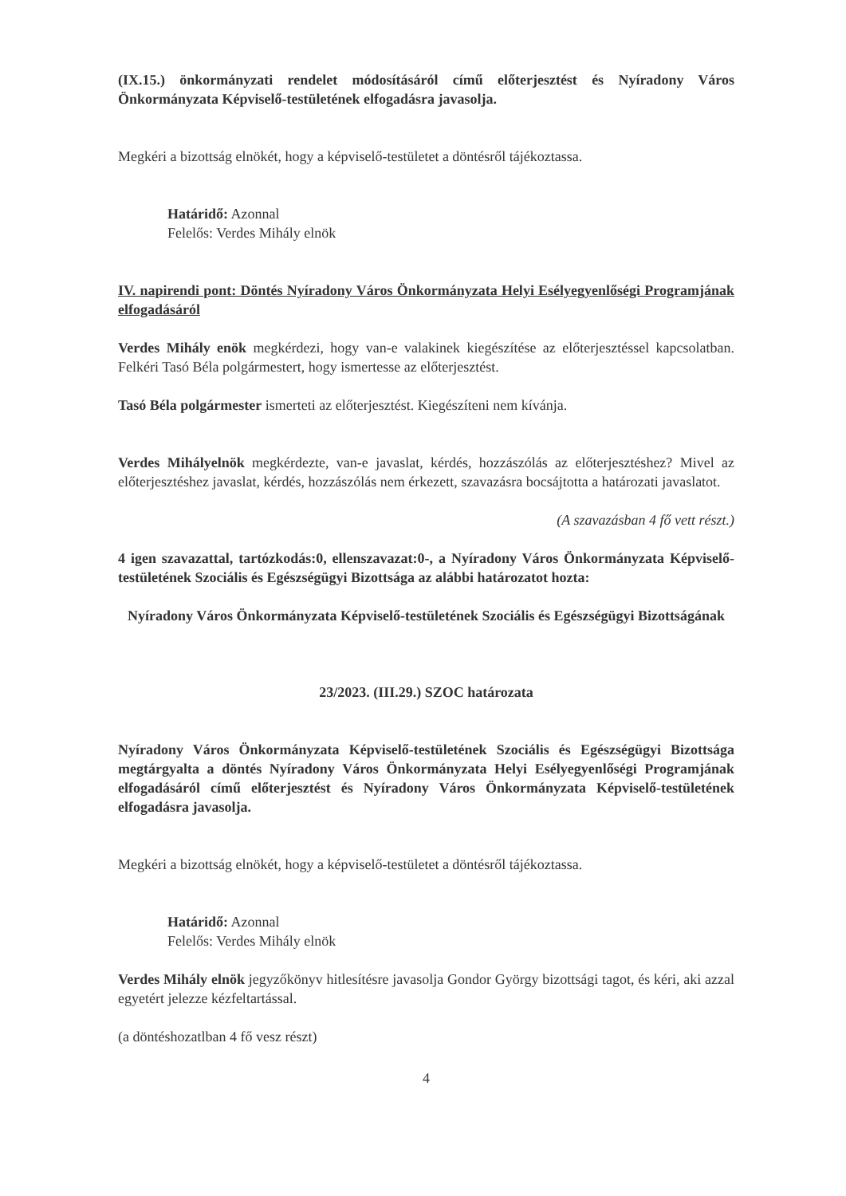(IX.15.) önkormányzati rendelet módosításáról című előterjesztést és Nyíradony Város Önkormányzata Képviselő-testületének elfogadásra javasolja.
Megkéri a bizottság elnökét, hogy a képviselő-testületet a döntésről tájékoztassa.
Határidő: Azonnal
Felelős: Verdes Mihály elnök
IV. napirendi pont: Döntés Nyíradony Város Önkormányzata Helyi Esélyegyenlőségi Programjának elfogadásáról
Verdes Mihály enök megkérdezi, hogy van-e valakinek kiegészítése az előterjesztéssel kapcsolatban. Felkéri Tasó Béla polgármestert, hogy ismertesse az előterjesztést.
Tasó Béla polgármester ismerteti az előterjesztést. Kiegészíteni nem kívánja.
Verdes Mihályelnök megkérdezte, van-e javaslat, kérdés, hozzászólás az előterjesztéshez? Mivel az előterjesztéshez javaslat, kérdés, hozzászólás nem érkezett, szavazásra bocsájtotta a határozati javaslatot.
(A szavazásban 4 fő vett részt.)
4 igen szavazattal, tartózkodás:0, ellenszavazat:0-, a Nyíradony Város Önkormányzata Képviselő-testületének Szociális és Egészségügyi Bizottsága az alábbi határozatot hozta:
Nyíradony Város Önkormányzata Képviselő-testületének Szociális és Egészségügyi Bizottságának
23/2023. (III.29.) SZOC határozata
Nyíradony Város Önkormányzata Képviselő-testületének Szociális és Egészségügyi Bizottsága megtárgyalta a döntés Nyíradony Város Önkormányzata Helyi Esélyegyenlőségi Programjának elfogadásáról című előterjesztést és Nyíradony Város Önkormányzata Képviselő-testületének elfogadásra javasolja.
Megkéri a bizottság elnökét, hogy a képviselő-testületet a döntésről tájékoztassa.
Határidő: Azonnal
Felelős: Verdes Mihály elnök
Verdes Mihály elnök jegyzőkönyv hitlesítésre javasolja Gondor György bizottsági tagot, és kéri, aki azzal egyetért jelezze kézfeltartással.
(a döntéshozatlban 4 fő vesz részt)
4